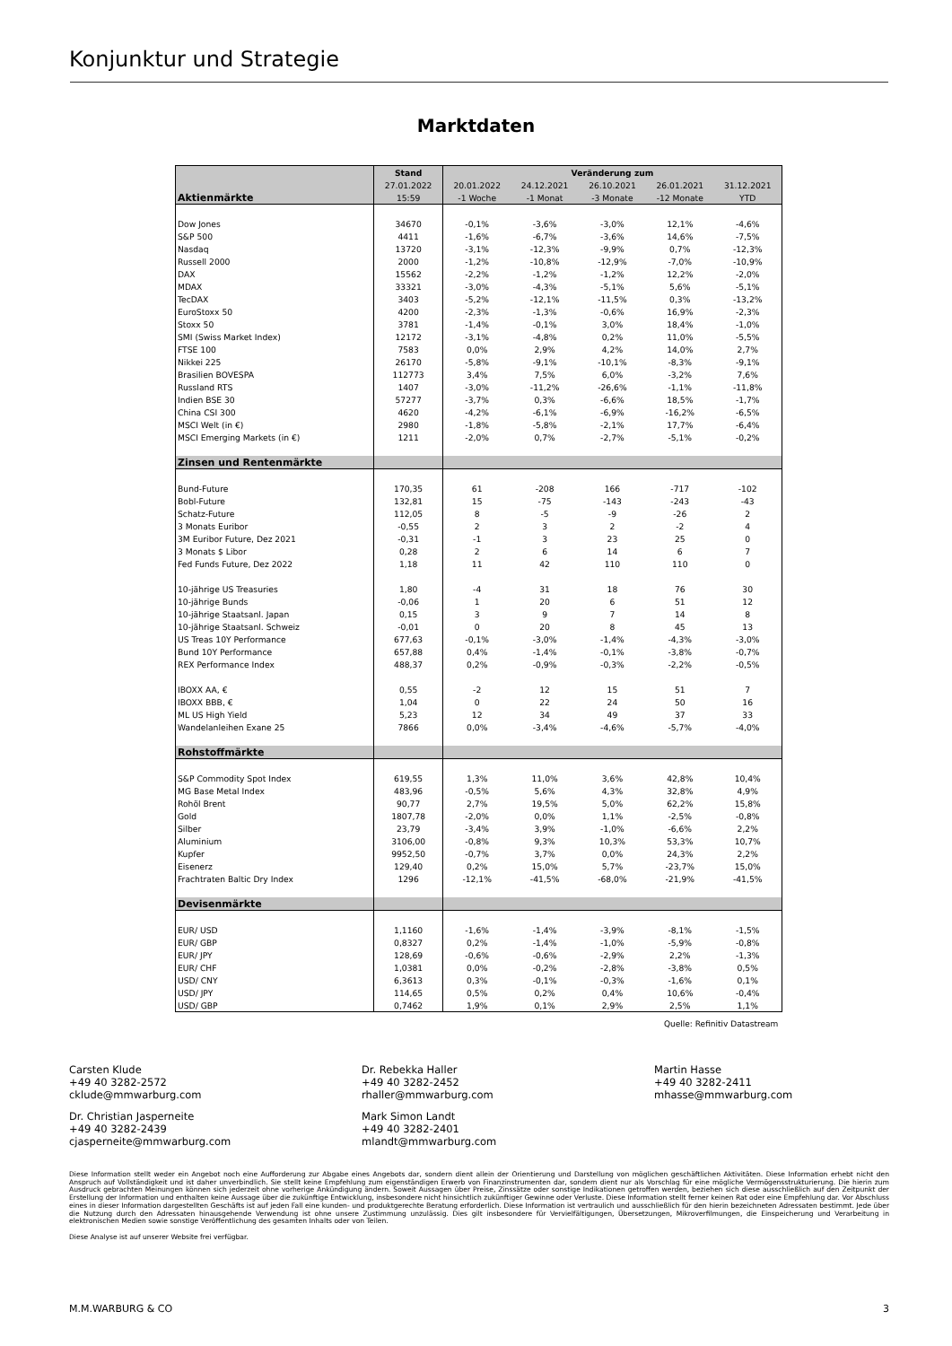Konjunktur und Strategie
Marktdaten
| | Stand | Veränderung zum | | | | |
| --- | --- | --- | --- | --- | --- | --- |
| | 27.01.2022 | 20.01.2022 | 24.12.2021 | 26.10.2021 | 26.01.2021 | 31.12.2021 |
| Aktienmärkte | 15:59 | -1 Woche | -1 Monat | -3 Monate | -12 Monate | YTD |
| Dow Jones | 34670 | -0,1% | -3,6% | -3,0% | 12,1% | -4,6% |
| S&P 500 | 4411 | -1,6% | -6,7% | -3,6% | 14,6% | -7,5% |
| Nasdaq | 13720 | -3,1% | -12,3% | -9,9% | 0,7% | -12,3% |
| Russell 2000 | 2000 | -1,2% | -10,8% | -12,9% | -7,0% | -10,9% |
| DAX | 15562 | -2,2% | -1,2% | -1,2% | 12,2% | -2,0% |
| MDAX | 33321 | -3,0% | -4,3% | -5,1% | 5,6% | -5,1% |
| TecDAX | 3403 | -5,2% | -12,1% | -11,5% | 0,3% | -13,2% |
| EuroStoxx 50 | 4200 | -2,3% | -1,3% | -0,6% | 16,9% | -2,3% |
| Stoxx 50 | 3781 | -1,4% | -0,1% | 3,0% | 18,4% | -1,0% |
| SMI (Swiss Market Index) | 12172 | -3,1% | -4,8% | 0,2% | 11,0% | -5,5% |
| FTSE 100 | 7583 | 0,0% | 2,9% | 4,2% | 14,0% | 2,7% |
| Nikkei 225 | 26170 | -5,8% | -9,1% | -10,1% | -8,3% | -9,1% |
| Brasilien BOVESPA | 112773 | 3,4% | 7,5% | 6,0% | -3,2% | 7,6% |
| Russland RTS | 1407 | -3,0% | -11,2% | -26,6% | -1,1% | -11,8% |
| Indien BSE 30 | 57277 | -3,7% | 0,3% | -6,6% | 18,5% | -1,7% |
| China CSI 300 | 4620 | -4,2% | -6,1% | -6,9% | -16,2% | -6,5% |
| MSCI Welt (in €) | 2980 | -1,8% | -5,8% | -2,1% | 17,7% | -6,4% |
| MSCI Emerging Markets (in €) | 1211 | -2,0% | 0,7% | -2,7% | -5,1% | -0,2% |
| Zinsen und Rentenmärkte | | | | | | |
| Bund-Future | 170,35 | 61 | -208 | 166 | -717 | -102 |
| Bobl-Future | 132,81 | 15 | -75 | -143 | -243 | -43 |
| Schatz-Future | 112,05 | 8 | -5 | -9 | -26 | 2 |
| 3 Monats Euribor | -0,55 | 2 | 3 | 2 | -2 | 4 |
| 3M Euribor Future, Dez 2021 | -0,31 | -1 | 3 | 23 | 25 | 0 |
| 3 Monats $ Libor | 0,28 | 2 | 6 | 14 | 6 | 7 |
| Fed Funds Future, Dez 2022 | 1,18 | 11 | 42 | 110 | 110 | 0 |
| 10-jährige US Treasuries | 1,80 | -4 | 31 | 18 | 76 | 30 |
| 10-jährige Bunds | -0,06 | 1 | 20 | 6 | 51 | 12 |
| 10-jährige Staatsanl. Japan | 0,15 | 3 | 9 | 7 | 14 | 8 |
| 10-jährige Staatsanl. Schweiz | -0,01 | 0 | 20 | 8 | 45 | 13 |
| US Treas 10Y Performance | 677,63 | -0,1% | -3,0% | -1,4% | -4,3% | -3,0% |
| Bund 10Y Performance | 657,88 | 0,4% | -1,4% | -0,1% | -3,8% | -0,7% |
| REX Performance Index | 488,37 | 0,2% | -0,9% | -0,3% | -2,2% | -0,5% |
| IBOXX AA, € | 0,55 | -2 | 12 | 15 | 51 | 7 |
| IBOXX BBB, € | 1,04 | 0 | 22 | 24 | 50 | 16 |
| ML US High Yield | 5,23 | 12 | 34 | 49 | 37 | 33 |
| Wandelanleihen Exane 25 | 7866 | 0,0% | -3,4% | -4,6% | -5,7% | -4,0% |
| Rohstoffmärkte | | | | | | |
| S&P Commodity Spot Index | 619,55 | 1,3% | 11,0% | 3,6% | 42,8% | 10,4% |
| MG Base Metal Index | 483,96 | -0,5% | 5,6% | 4,3% | 32,8% | 4,9% |
| Rohöl Brent | 90,77 | 2,7% | 19,5% | 5,0% | 62,2% | 15,8% |
| Gold | 1807,78 | -2,0% | 0,0% | 1,1% | -2,5% | -0,8% |
| Silber | 23,79 | -3,4% | 3,9% | -1,0% | -6,6% | 2,2% |
| Aluminium | 3106,00 | -0,8% | 9,3% | 10,3% | 53,3% | 10,7% |
| Kupfer | 9952,50 | -0,7% | 3,7% | 0,0% | 24,3% | 2,2% |
| Eisenerz | 129,40 | 0,2% | 15,0% | 5,7% | -23,7% | 15,0% |
| Frachtraten Baltic Dry Index | 1296 | -12,1% | -41,5% | -68,0% | -21,9% | -41,5% |
| Devisenmärkte | | | | | | |
| EUR/ USD | 1,1160 | -1,6% | -1,4% | -3,9% | -8,1% | -1,5% |
| EUR/ GBP | 0,8327 | 0,2% | -1,4% | -1,0% | -5,9% | -0,8% |
| EUR/ JPY | 128,69 | -0,6% | -0,6% | -2,9% | 2,2% | -1,3% |
| EUR/ CHF | 1,0381 | 0,0% | -0,2% | -2,8% | -3,8% | 0,5% |
| USD/ CNY | 6,3613 | 0,3% | -0,1% | -0,3% | -1,6% | 0,1% |
| USD/ JPY | 114,65 | 0,5% | 0,2% | 0,4% | 10,6% | -0,4% |
| USD/ GBP | 0,7462 | 1,9% | 0,1% | 2,9% | 2,5% | 1,1% |
Quelle: Refinitiv Datastream
Carsten Klude
+49 40 3282-2572
cklude@mmwarburg.com
Dr. Rebekka Haller
+49 40 3282-2452
rhaller@mmwarburg.com
Martin Hasse
+49 40 3282-2411
mhasse@mmwarburg.com
Dr. Christian Jasperneite
+49 40 3282-2439
cjasperneite@mmwarburg.com
Mark Simon Landt
+49 40 3282-2401
mlandt@mmwarburg.com
Diese Information stellt weder ein Angebot noch eine Aufforderung zur Abgabe eines Angebots dar, sondern dient allein der Orientierung und Darstellung von möglichen geschäftlichen Aktivitäten. Diese Information erhebt nicht den Anspruch auf Vollständigkeit und ist daher unverbindlich. Sie stellt keine Empfehlung zum eigenständigen Erwerb von Finanzinstrumenten dar, sondern dient nur als Vorschlag für eine mögliche Vermögensstrukturierung. Die hierin zum Ausdruck gebrachten Meinungen können sich jederzeit ohne vorherige Ankündigung ändern. Soweit Aussagen über Preise, Zinssätze oder sonstige Indikationen getroffen werden, beziehen sich diese ausschließlich auf den Zeitpunkt der Erstellung der Information und enthalten keine Aussage über die zukünftige Entwicklung, insbesondere nicht hinsichtlich zukünftiger Gewinne oder Verluste. Diese Information stellt ferner keinen Rat oder eine Empfehlung dar. Vor Abschluss eines in dieser Information dargestellten Geschäfts ist auf jeden Fall eine kunden- und produktgerechte Beratung erforderlich. Diese Information ist vertraulich und ausschließlich für den hierin bezeichneten Adressaten bestimmt. Jede über die Nutzung durch den Adressaten hinausgehende Verwendung ist ohne unsere Zustimmung unzulässig. Dies gilt insbesondere für Vervielfältigungen, Übersetzungen, Mikroverfilmungen, die Einspeicherung und Verarbeitung in elektronischen Medien sowie sonstige Veröffentlichung des gesamten Inhalts oder von Teilen.
Diese Analyse ist auf unserer Website frei verfügbar.
M.M.WARBURG & CO 3